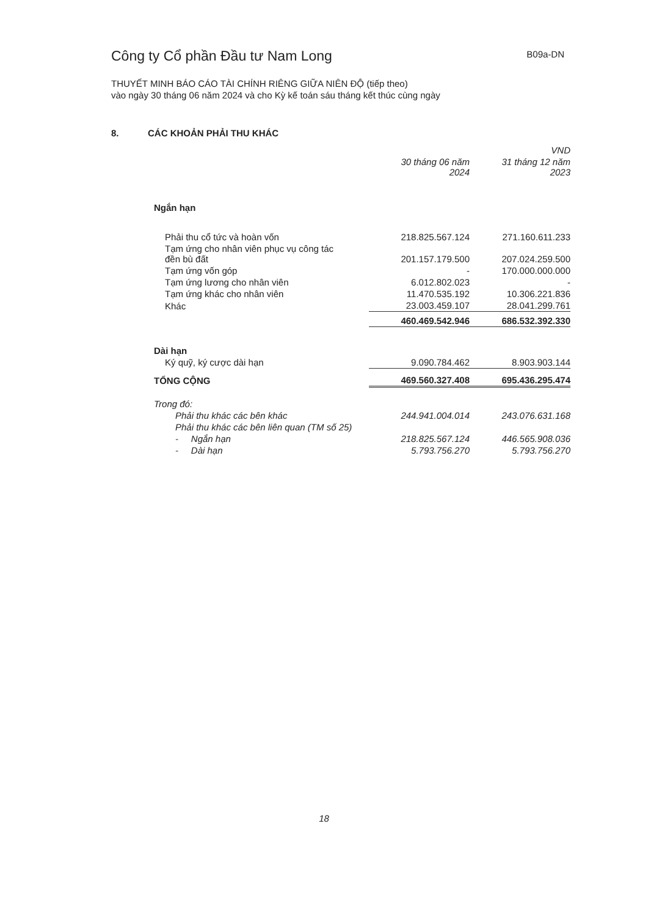Công ty Cổ phần Đầu tư Nam Long
B09a-DN
THUYẾT MINH BÁO CÁO TÀI CHÍNH RIÊNG GIỮA NIÊN ĐỘ (tiếp theo)
vào ngày 30 tháng 06 năm 2024 và cho Kỳ kế toán sáu tháng kết thúc cùng ngày
8. CÁC KHOẢN PHẢI THU KHÁC
| | | VND |
| --- | --- | --- |
| | 30 tháng 06 năm 2024 | 31 tháng 12 năm 2023 |
| Ngắn hạn | | |
| Phải thu cổ tức và hoàn vốn | 218.825.567.124 | 271.160.611.233 |
| Tạm ứng cho nhân viên phục vụ công tác đền bù đất | 201.157.179.500 | 207.024.259.500 |
| Tạm ứng vốn góp | - | 170.000.000.000 |
| Tạm ứng lương cho nhân viên | 6.012.802.023 | - |
| Tạm ứng khác cho nhân viên | 11.470.535.192 | 10.306.221.836 |
| Khác | 23.003.459.107 | 28.041.299.761 |
| | 460.469.542.946 | 686.532.392.330 |
| Dài hạn | | |
| Ký quỹ, ký cược dài hạn | 9.090.784.462 | 8.903.903.144 |
| TỔNG CỘNG | 469.560.327.408 | 695.436.295.474 |
| Trong đó: | | |
| Phải thu khác các bên khác | 244.941.004.014 | 243.076.631.168 |
| Phải thu khác các bên liên quan (TM số 25) | | |
| - Ngắn hạn | 218.825.567.124 | 446.565.908.036 |
| - Dài hạn | 5.793.756.270 | 5.793.756.270 |
18